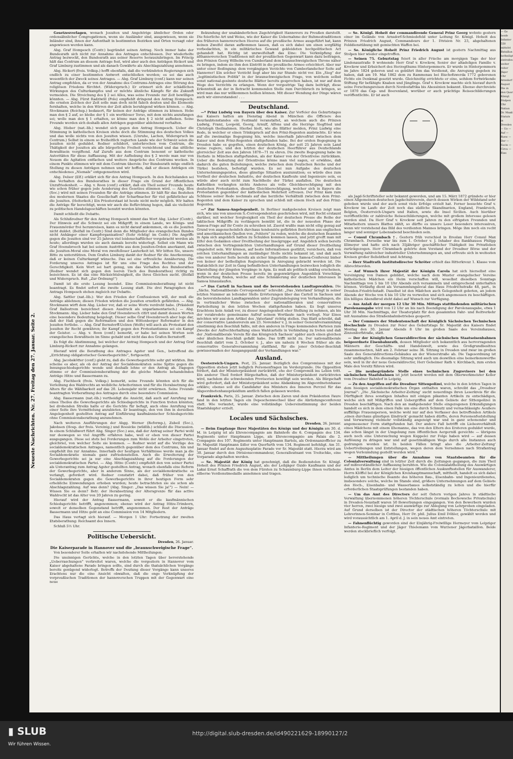Neueste Nachrichten. Nr. 27. Freitag den 27. Januar. Seite 2.
Gesetzesvorlagen, wonach Jesuiten und Angehörige ähnlicher Orden oder ordensähnlicher Congregationen, wenn sie Ausländer sind, ausgewiesen, wenn sie Inländer sind, ihnen der Aufenthalt in bestimmten Bezirken und Orten versagt oder angewiesen werden kann.
Abg. Graf Hompesch (Centr.) begründet seinen Antrag. Noch immer habe der Bundesrath sich nicht zur Annahme des Antrages entschlossen. Der wiederholte Antrag bezweckt, den Bundesrath aus seiner Reserve herauszubringen. Im Princip hält das Centrum an diesem Antrage fest, wird aber auch den Anträgen Rickert und Graf Limburg zustimmen und als danach Gewährte als Abschlagszahlung annehmen.
Abg. Rickert (freis. Volksp.) hofft ebenfalls, daß die verbündeten Regierungen sich endlich zu einer bestimmten Antwort entschließen werden; es sei das auch wesentlich der Zweck seines Antrages. — Abg. Graf Limburg (conf.) kann nur seinen Antrag empfehlen, da er von der Annahme des Centrums-Antrages eine Störung des religiösen Friedens fürchtet. (Widerspruch.) Er erinnert sich der schädlichen Wirkungen des Culturkampfes und er möchte ähnliche Kämpfe für die Zukunft vermeiden. Die Streichung des § 2 sei Alles, was seine Freunde zur Zeit bewilligen könnten. — Abg. Fürst Radziwill (Pole) empfiehlt dringend den Antrag Hompesch: die ernsten Zeichen der Zeit solle man doch nicht falsch deuten und die Elemente fernhalten, welche in den Wirren der Zeit allein beruhigend wirken können. — Abg. Stockmann (Reichsp.) bedauert, für keinen der Anträge stimmen zu können. Hebe man den § 2 auf, so bleibe der § 1 ein werthloser Torso, mit dem nichts anzufangen sei; wolle man den § 1 erhalten, so könne man den § 2 nicht aufheben. Seine Freunde werden sich deshalb allen Anträgen gegenüber ablehnend verhalten.
Abg. Hieber (nat.-lib.) wendet sich gegen den Antrag Hompesch. Ueber die Stimmung in katholischen Kreisen stehe doch die Stimmung des deutschen Volkes und das wolle nichts von den Jesuiten wissen. (Unruhe, Lachen, Widerspruch im Centrum.) Selbst in einem so freiheitlich regierten Lande wie der Schweiz seien die Jesuiten nicht geduldet. Redner schildert, unterbrochen vom Centrum, die Thätigkeit der Jesuiten als alle bürgerliche Freiheit vernichtend und das sittliche Bewußtsein vergiftend. Auf Zurufe aus dem Centrum benennt er katholische Autoritäten für diese Auffassung. Mit der Aufhebung des § 2 werde man nur von Neuem die Agitation entfachen und weitere Ansprüche des Centrums wecken. In einem Punkte stimmen wir mit dem Centrum überein: Der Bundesrath möge endlich Stellung zu diesen Anträgen nehmen und wir hoffen, daß er diesen Anträgen ein entschiedenes „Niemals“ entgegensetzen wird.
Abg. Delsor (Elf.) erklärt sich für den Antrag Hompesch. In den Reichslanden sei das Verhalten des Bundesrathes in dieser Frage ein Grund der öffentlichen Unzufriedenheit. — Abg. v. Roon (conf.) erklärt, daß ein Theil seiner Freunde heute wie schon früher gegen jede Aenderung des Gesetzes stimmen wird. — Abg. Blos (Soc.) wird mit seinen Freunden für die Anträge stimmen. Er hält für das Bestehen des modernen Staates die Gesellschaft der Scharfmacher für viel gefährlicher als die Jesuiten. (Heiterkeit.) Ein Priesterstaat ist heute nicht mehr möglich. Wir halten die Anträge für berechtigt, wenn wir auch die Befürchtung hegen, daß sie vielleicht zu politischen Handelsgeschäften benutzt werden könnten.
Damit schließt die Debatte.
Als Schlußredner für den Antrag Hompesch nimmt das Wort Abg. Lieber (Centr.). Der Hinweis auf die Schweiz sei ein Mißgriff; in einem Lande, wo Königs- und Frauenmörder frei herumreisen, kann es nicht darauf ankommen, ob es die Jesuiten nicht duldet. (Beifall im Centr.) Sind denn die Mitglieder des evangelischen Bundes nicht Anhänger einer Kampforganisation? (Sehr richtig! im Centr.) Die Angriffe gegen die Jesuiten sind vor 25 Jahren viel leidenschaftlicher vorgebracht worden als heute; allerdings wurden sie auch damals bereits widerlegt. Selbst ein Mann wie Graf Hoensbroech hat bei seinem Austritte aus dem Jesuiten-Orden anerkannt, daß die Jesuiten-Moral eine Moral von zweifelloser Lauterkeit ist. Wir bitten Sie, unsere Bitte zu unterstützen. Dem Grafen Limburg dankt der Redner für die Anerkennung, daß er keinen Culturkampf wünsche. Das sei eine erfreuliche Annäherung. Die Forderung unseres Antrages ist für uns eine Frage des Rechtes und der Gerechtigkeit. Kein Wort sei hart genug, um das Verhalten des Bundesrathes (Redner wendet sich gegen den leeren Tisch des Bundesrathes) richtig zu bezeichnen. Es ist das eine Rücksichtslosigkeit, die ihres Gleichen sucht. (Beifall und Widerspruch. Ruf: „Zur Ordnung!“)
Damit ist die erste Lesung beendet. Eine Commissionsberathung ist nicht beantragt. Es findet sofort die zweite Lesung statt. Die drei Paragraphen des Antrags Hompesch stehen zugleich zur Debatte.
Abg. Sattler (nat.-lib.): Wer den Frieden der Confessionen will, der muß die Anträge ablehnen; diesen Frieden würden die Jesuiten ernstlich gefährden. — Abg. Stockmann wirft dem Abg. Lieber vor, daß er seine Worte verdreht habe. (Präsident Graf Ballestrem bezeichnet diesen Ausdruck als unparlamentarisch.) — Abg. Stockmann: Abg. Lieber habe den Graf Hoensbroech citirt und damit dessen Worten eine besondere Bedeutung beigelegt. Dieser selbe Graf Hoensbroech aber lege dar, daß der Haß gegen die Reformation und den Wittenberger Reformator in den Jesuiten fortlebe. — Abg. Graf Bernstorff-Uelzen (Welfe) will auch als Protestant den Jesuiten ihr Recht gewähren; ihr Kampf gegen den Protestantismus sei ein Kampf der Geister. — Abg. v. Roon (conf.) bemerkt, er habe bei seinen Worten sein evangelisches Bewußtsein im Sinne gehabt und nicht das des Grafen Bernstorff.
Es folgt die Abstimmung, bei welcher der Antrag Hompesch und der Antrag Graf Limburg-Rickert zur Annahme gelangen.
Hierauf wird die Berathung des Antrages Agster und Gen., betreffend die „Errichtung obligatorischer Gewerbegerichte“, fortgesetzt.
Abg. Jacobskötter (conf.) giebt zu, daß die Gewerbegerichte sehr gut wirkten. Ihm scheine es aber, als ob der Antrag der Socialdemokraten seine Spitze gegen die Innungsschiedsgerichte wende und deshalb lehne er den Antrag ab. Dagegen stimme er der Commissionsberathung der die gleiche Materie behandelnden Anträge Hitze und Bassermann zu.
Abg. Fischbeck (freis. Volksp.) bemerkt, seine Freunde könnten sich für die Verleihung des Wahlrechts an weibliche Arbeiterinnen und für die Herabsetzung des Alters für die Wählbarkeit auf das 20. Lebensjahr nicht erwärmen. Seine Freunde beantragten Vorberathung des Antrages durch eine besondere Commission.
Abg. Bassermann (nat.-lib.) vertheidigt die Ansicht, daß auch auf Anrufung nur eines Theiles die Gewerbegerichte als Schiedsgerichte in Function treten könnten; bei drohenden Streiks halte er die Gerichte für befugt, auch ohne Anrufung von einer Seite ihre Vermittelung anzubieten. Er beantrage, den von ihm in derselben Angelegenheit gestellten Antrag auf Einführung kaufmännischer Schiedsgerichte ohne Commissionsberathung anzunehmen.
Nach weiteren Ausführungen der Abgg. Werner (Reformp.), Zubeil (Soc.), Jakobsen (Hosp. der freis. Vereinig.) und Roesicke (wildlib.) schließt die Discussion. In einem Schlußwort führt Abg. Singer (Soc.) aus, daß der Antrag seiner Partei wohl nur deswegen so viel Angriffe erfahren habe, weil er eben von dieser Partei ausgegangen. Diese sei stets bei Forderungen zum Wohle der Arbeiter eingetreten, gleichviel, von welcher Seite sie kommen. — Redner weist auf die Vorzüge des socialdemokratischen Antrages, namentlich gegenüber dem des Centrums, hin und empfiehlt ihn zur Annahme. Innerhalb der heutigen Verhältnisse werde man ja die Socialdemokratie niemals ganz zufriedenstellen. Auch die Erweiterung der Gewerbegerichte sei ja nur eine Abschlagszahlung auf die Forderungen der socialdemokratischen Partei. — Abg. Hitze (Centr.) empfiehlt den von seiner Partei als Unterantrag zum Antrag Agster gestellten Antrag, wonach ebenfalls eine Reform der Gewerbegerichte, aber in anderem Sinne, als der socialdemokratische es verlangt, gefordert wird. Redner constatirt dabei, daß früher von den Socialdemokraten gegen die Gewerbegerichte in ihrer heutigen Form sehr erhebliche Einwendungen erhoben wurden; heute betrachteten sie sie schon als Abschlagszahlung. Auf was denn? (Abg. Singer: „Das wissen Sie ja!“) — Nein! — Wissen Sie es denn? Betr. der Herabsetzung der Altersgrenze für das active Wahlrecht ist das Alter von 20 Jahren zu gering.
Hierauf wird der Antrag Bassermann, soweit er die kaufmännischen Schiedsgerichte betrifft, angenommen; ebenso wird der Antrag Hitze-Trimborn, soweit er denselben Gegenstand betrifft, angenommen. Der Rest der Anträge Bassermann und Hitze geht an eine Commission von 14 Mitgliedern.
Das Haus vertagt sich hierauf. — Morgen 1 Uhr: Fortsetzung der zweiten Etatsberathung: Reichsamt des Innern.
Schluß 5½ Uhr.
Politische Uebersicht.
Dresden, 26. Januar.
Die Kaiserparade in Hannover und die „braunschweigische Frage“.
Von besonderer Seite erhalten wir nachstehende Mittheilungen:
Die unsinnigen Gerüchte, welche in den letzten Tagen über bevorstehende „Ueberraschungen“ verbreitet waren, welche die vorgestern in Hannover vom Kaiser abgehaltene Parade bringen sollte, sind durch die thatsächlichen Vorgänge bereits genügend widerlegt. Betreffs der Deutung dieser Vorgänge kann unseres Erachtens nur die eine Ansicht obwalten, daß die enge Verknüpfung der vorpreußischen Traditionen der hannoverschen Truppen mit der Gegenwart eine neue
Bekundung der unabänderlichen Zugehörigkeit Hannovers zu Preußen darstellt. Die feierliche Art und Weise, wie der Kaiser die Uebernahme der Ruhmestraditionen des früheren hannoverschen Heeres auf die preußische Armee ausgeführt hat, kann keinen Zweifel daran aufkommen lassen, daß es sich dabei um einen sorgfältig vorbedachten, in ein militärisches Gewand gekleideten hochpolitischen Act gehandelt hat. Richtig ist unzweifelhaft das Eine: Die Verknüpfung der althannoverschen Traditionen mit der preußischen Gegenwart kann dazu beitragen, den Prinzen Georg Wilhelm von Cumberland dem braunschweigischen Throne näher zu bringen, indem sie ihm den Eintritt in die preußische Armee erleichtert. Aber nur unter einer Bedingung: dem vorgängigen Verzichte von Cumberlandscher Seite auf Hannover! Ein solcher Verzicht liegt aber bis zur Stunde nicht vor. Ein „Sieg“ der „legitimistischen Politik“ in der braunschweigischen Frage, von welchem selbst sonst national-gesinnte deutsche Blätter bereits gesprochen haben, ist nur auf dem Wege des Verzichts zu erlangen. Wenn der vorgestrige Tag dazu beiträgt, diese Erkenntniß an der in Betracht kommenden Stelle zum Durchbruch zu bringen, so wird man das nur willkommen heißen können. Mit dieser Wendung der Dinge wären auch wir einverstanden! . . .
Deutschland.
—* Prinz Ludwig von Bayern über den Kaiser. Zur Vorfeier des Geburtstages des Kaisers hatten am Dienstag Abend in München die Officiere des Beurlaubtenstandes ein Festmahl veranstaltet, an welchem auch die Prinzen Ludwig, Franz, Leopold, Georg, Arnulf, Alfons und die Herzöge Siegfried und Christoph theilnahmen. Hierbei hielt, wie die Blätter melden, Prinz Ludwig eine Rede, in welcher er einen Trinkspruch auf den Prinz-Regenten ausbrachte. Er wies auf die zweimalige Begegnung hin, welche innerhalb Jahresfrist zwischen dem Kaiser und dem Prinz-Regenten stattgefunden habe. Bei der ersten Begegnung in Dresden habe es gegolten, einen deutschen König, der seit 25 Jahren sein Land weise regiere, und den letzten der deutschen Heerführer aus Deutschlands glorreicher Zeit aus den Jahren 1870—71 zu ehren. Die zweite Begegnung habe im Herbste in München stattgefunden, als der Kaiser von der Orientreise zurückkam. Ueber die Bedeutung der Orientreise könne man viel sagen, er erwähne, daß dadurch die guten Beziehungen, welche zwischen dem Deutschen Reiche und der Türkei bestehen, befestigt wurden. Es sei nun Aufgabe des deutschen Unternehmungsgeistes, diese günstige Situation auszunutzen; es würde dies zum Vortheil der deutschen Industrie, der deutschen Kaufleute und Ingenieure sein, es würde aber auch nicht zum Nachtheile der Türkei ausfallen. Die deutschen Katholiken verlangten nichts Anderes als volle Gleichberechtigung mit den deutschen Protestanten, dieselbe Gleichberechtigung, welcher sich in Bayern die Protestanten gegenüber der katholischen Mehrheit erfreuen. Der Prinz kam zum Schlusse seiner Rede nochmals auf das herzliche Verhältniß zwischen dem Prinz-Regenten und dem Kaiser zu sprechen und schloß mit einem Hoch auf den Prinz-Regenten.
—* Zur Samoa-Angelegenheit. In Berliner maßgebenden Kreisen zeigt man sich, wie uns von unserem S.-Correspondenten geschrieben wird, mit Recht erstaunt darüber, mit welcher Sorglosigkeit ein Theil der deutschen Presse die Reihe der taktischen Mißgriffe zu verlängern bemüht ist, die in der neuesten Phase der Samoa-Frage auf ihr Conto zu schreiben ist. Zuerst wußte man nicht eilig genug auf Grund von augenscheinlich durchaus tendenziös gefärbten Berichten aus englischen und amerikanischen Quellen von „Fehlern“ zu reden, welche die deutschen Beamten in Apia sich angeblich hatten zu Schulden kommen lassen, und jetzt greift man mit Eifer den Gedanken einer Dreitheilung der Inselgruppe auf. Angeblich sollen bereits zwischen den Vertragsmächten Unterhandlungen auf Grund dieser Dreitheilung eingeleitet sein. Wir können, auf beste Informationen gestützt, versichern, daß von solchen Unterhandlungen an zuständiger Stelle nichts bekannt ist, und daß auch eine von anderer Seite bereits als sicher hingestellte neue Samoa-Conferenz bisher von keiner der betheiligten Regierungen in Anregung gebracht worden ist. Die thatsächlich zur Zeit in Gang befindlichen Unterhandlungen bezwecken lediglich die Klarstellung der jüngsten Vorgänge in Apia. Es muß als politisch unklug erscheinen, wenn in der deutschen Presse bereits im gegenwärtigen Augenblick Vorschläge Befürwortung finden, welche auf eine Schmälerung der deutschen Interessen in Samoa hinauslaufen.
—* Das Cartell in Sachsen und die bevorstehenden Landtagswahlen. Die „Sächs. Nationalliberale Correspondenz“ schreibt: „Das ‚Vaterland‘ bringt in seiner letzten Nummer an leitender Stelle Erörterungen über das Cartell in Sachsen und die bevorstehenden Landtagswahlen unter Zugrundelegung von Verhandlungen, die in vertraulicher Weise zwischen der nationalliberalen und conservativen Parteileitung in den letzten Wochen stattgefunden haben. Es liegt unseres Erachtens kein Anlaß vor, zu dieser Angelegenheit eher Stellung zu nehmen, als bis der verabredete gemeinsame Aufruf seinem Wortlaute nach vorliegt. Nur Eines möchten wir aus dem Artikel des ‚Vaterland‘ richtig stellen. Das Blatt schreibt, daß der conservative Landesverein am 23. November v. J. in seiner Generalversammlung einstimmig den Beschluß faßte, mit den anderen in Frage kommenden Parteien zum Zwecke der Aufrechterhaltung eines Wahlcartells in Verbindung zu treten und daß der ‚Nationalliberale Verein für das Königreich Sachsen‘ später auch einen gleichen oder ähnlichen Beschluß gefaßt habe. Das trifft nicht zu. Der nationalliberale Beschluß datirt vom 2. October v. J., also um nahezu 8 Wochen früher als die conservative Generalversammlung stattfand, für die jener October-Beschluß gewissermaßen der Ausgangspunkt der Verhandlungen war.“
Ausland.
Oesterreich-Ungarn. Pest, 25. Januar. Bezüglich des Compromisses mit der Opposition stehen jetzt lediglich Personenfragen im Vordergrunde. Die Opposition fordert, daß der Ministerpräsident zurücktritt, ehe der Compromiß ins Leben tritt. Ein anderer Theil fordert Bürgschaften, daß der Ministerpräsident zurücktreten wird, nachdem die schwebenden Provisorien bewilligt sein werden. Als Bürgschaft wird gefordert, daß der Ministerpräsident seine Abdankung im Abgeordnetenhause erkläre; ebenso soll die Candidatur des Ministers des Inneren Perczel für das Abgeordnetenhauspräsidium amtlich fallen gelassen werden.
Frankreich. Paris, 25. Januar. Zwischen dem Zaren und dem Präsidenten Faure fand in den letzten Tagen ein Depeschenwechsel über die Abrüstungsconferenz statt. Wie verlautet, wurde eine vollständige Uebereinstimmung der beiden Staatshäupter erzielt.
Locales und Sächsisches.
Dresden, 26. Januar.
— Beim Empfange Ihrer Majestäten des Königs und der Königin am 30. d. M. in Leipzig ist als Ehrencompagnie am Bahnhofe die 6. Compagnie des 134. Regiments unter Hauptmann Lippe, als Ehrencompagnie am Palais die 2. Compagnie des 107. Regiments unter Hauptmann Bartels, als Ordonnanzofficier zu Sr. Majestät Hauptmann Edler von Querfurth vom 134. Regiment befehligt. Am 31. Januar findet auf dem Augustusplatze Parade vor Sr. Majestät statt. Hierzu wird am 30. Januar durch den Divisionscommandeur, Generalleutnant von Treitschke, eine Vorparade abgehalten werden.
— Se. Majestät der König hat genehmigt, daß die Bedienstelen Sr. Königl. Hoheit des Prinzen Friedrich August, als: der Leibjäger Guido Kaufmann und der Lakai Ernst Schaffrath die von dem Fürsten zu Schaumburg-Lippe ihnen verliehene silberne Verdienstmedaille annehmen und tragen.
— Se. Königl. Hoheit der commandirende General Prinz Georg wohnte gestern einer im Gelände von Arnsdorf-Schmiedefeld unter Leitung Sr. Königl. Hoheit des Prinzen Friedrich August, Commandeurs der 1. Division Nr. 23, abgehaltenen Felddienstübung mit gemischten Waffen bei.
— Se. Königliche Hoheit Prinz Friedrich August ist gestern Nachmittag aus Stolpen hier wieder eingetroffen.
— Seinen 75. Geburtstag feiert in aller Frische am morgigen Tage der hier Lindenaustraße 9 wohnende Herr Graf v. Krockow, Senior der altadeligen Familie v. Krockow und Erbsichert des Herzogthums Hinterpommern. Er wurde in Hinterpommern im Jahre 1824 geboren und es gebührt ihm das Verdienst, die Anregung gegeben zu haben, daß am 19. Mai 1862 dem zu Rammenau bei Bischofswerda 1772 geborenen Fichte ein Denkmal gesetzt wurde. Gleichzeitig errichtete er eine, seitdem fortwirkende Stiftung für befähigte Knaben und Jünglinge. Graf v. Krockow machte sich hierauf durch seine Forschungsreisen durch Nordostafrika bis Abessinien bekannt. Ebenso durchreiste er 1870 das Cap- und Boerenland, worüber er auch prächtige Reiseschilderungen veröffentlichte. Er ist auch
als Jagd-Schriftsteller sehr bekannt geworden, und am 15. März 1872 gründete er hier einen Allgemeinen deutschen Jagdschutzverein, durch dessen Wirken der Wildstand sehr gehoben wurde und der auch sonst viele Erfolge erzielt hat. Ferner besuchte Graf v. Krockow im Laufe der Zeit noch das südliche Skandinavien, England, Frankreich, Belgien, Oesterreich-Ungarn und Italien, sowie die Insel Sicilien. Auch hierüber veröffentlichte er zahlreiche Reiseschilderungen, welche mit großem Interesse gelesen worden sind. Da Herr Graf v. Krockow seit Jahren zu den eifrigsten Freunden und Mitarbeitern unsers Blattes zählt, so dürfte es unsere Leser besonders interessiren, wenn wir vorstehend das Bild des verdienten Mannes bringen. Möge ihm noch ein recht langer und sonniger Lebensabend beschieden sein.
— Consul Chrambach †. Gestern früh verschied in Breslau Herr Consul Max Chrambach. Derselbe war bis zum 1. October v. J. Inhaber des Bankhauses Philipp Elimeyer und hatte sich nach 35jähriger geschäftlicher Thätigkeit ins Privatleben zurückgezogen. Herr Chrambach gehörte dem Vorstand der Dresdner Börse und der Verwaltung zahlreicher industrieller Unternehmungen an, und erfreute sich in weitesten Kreisen großer Beliebtheit und Achtung.
— Herr Stadtrath Institutsdirector Schröter erhielt das Ritterkreuz 1. Klasse vom Albrechtsorden.
— Auf Wunsch Ihrer Majestät der Königin Carola hat sich hierselbst eine Vereinigung von Damen gebildet, welche nach dem Muster evangelischer Vereine katholischen Mädchen ein Heim verschaffen will, woselbst dieselben Sonntags Nachmittags von 5 bis 10 Uhr Abends sich versammeln und entsprechend unterhalten können. Vorläufig dient als Versammlungslocal das Haus Friedrichstraße 48, part., in Dresden-Friedrichstadt. Daselbst ist den Mädchen auch Gelegenheit geboten, an jedem Abende der Woche von 6 bis 10 Uhr zu verweilen und sich angemessen zu beschäftigen. Ein billiges Abendbrod steht dabei auf Wunsch zur Verfügung.
— Aus Anlaß der morgen 12 Uhr 30 Min. Mittags stattfindenden militärischen Parolenausgabe wird von 12 Uhr an bis nach Beendigung der Parolenausgabe, etwa 1 Uhr 30 Min. Nachmittags, der Theaterplatz für den gesammten Fahr- und Reitverkehr mit Ausnahme des Straßenbahnbetriebes gesperrt.
— Der Commers der Studentenschaft der Königlich Sächsischen Technischen Hochschule zu Dresden zur Feier des Geburtstags Sr. Majestät des Kaisers findet Montag den 30. Januar Abends 8 Uhr im großen Saale des Vereinshauses, Zinzendorfstraße, statt.
— Der der Königlichen Generaldirection der sächsischen Staatseisenbahnen beigeordnete Eisenbahnrath, dessen Mitglieder sich bekanntlich aus hervorragenden Männern der Geschäfts- und Handelswelt, sowie des Großgrundbesitzes zusammensetzen, hält am 2. Februar seine 36. Sitzung in Dresden und zwar im großen Saale des Generaldirections-Gebäudes an der Wienerstraße ab. Die Tagesordnung ist sehr umfänglich. Die diesmalige Sitzung wird auch um deswillen eine bemerkenswerthe sein, weil in ihr der neue Generaldirector, Herr Geheimer Rath v. Kirchbach, zum ersten Male den Vorsitz führen wird.
— Die neubegründete Stelle eines technischen Zugrevisors bei den sächsischen Staatsbahnen ist jetzt besetzt worden mit dem Oberwerkmeister Keller vom Dresdner Bahnhof in Leipzig.
— Zu den Angriffen auf die Dresdner Sittenpolizei, welche in den letzten Tagen in dem hiesigen socialdemokratischen Organ enthalten waren, schreibt das „Dresdner Journal“: „Die ‚Sächsische Arbeiter-Zeitung‘ sucht neuerdings ihren Leserkreis für die Dürftigkeit ihres sonstigen Inhaltes mit einigen pikanten Artikeln zu entschädigen, welche sich mit Mißgriffen und Uebergriffen auf dem Gebiete der Sittenpolizei in Dresden beschäftigen. Nach den an maßgebender Stelle eingezogenen Erkundigungen handelt es sich in dem einen Falle um eine durch Schmutz und vernachlässigte Aeußere auffällige Frauensperson, welche wohl nur auf den Verfasser des betreffenden Artikels ‚einen durchaus günstigen Eindruck‘ gemacht haben dürfte, deren Personenfeststellung und Verwarnung vielmehr vollständig angezeigt war und in ganz schonender und angemessener Form stattgefunden hat. Der andere Fall betrifft ein Liebesverhältniß eines Mädchens mit einem Ehemanne, das von den Eltern des Ersteren geduldet wurde, das schon längst in der Umgebung zum öffentlichen Aergerniß gereichte — übrigens auch noch eine Untersuchung wegen Kuppelei zur Folge haben wird — auf dessen Auflösung zu dringen war und auf gesetzmäßigem Wege durch alle Instanzen auch gedrungen worden ist. In beiden Fällen bringt also die ‚Arbeiter-Zeitung‘ Uebertreibungen und Entstellungen, wegen deren dem Vernehmen nach Strafantrag wegen Verleumdung gestellt werden wird.“
— Mittheilungen über die Annahme von Staatsbeamten für die Colonialverwaltung sind in letzter Zeit durch die Zeitungen gegangen, die zum Theil auf mißverständlicher Auffassung beruhten. Wie die Colonialabtheilung des Auswärtigen Amtes in Berlin dem Leiter der hiesigen öffentlichen Auskunftsstellen für Auswanderer, Herrn Klöffel bei der Königlichen Kreishauptmannschaft, mittheilt, handelt es sich dabei lediglich um technische Beamte des höheren Bau-, Eisenbahn- und Ingenieurdienstes, insbesondere solche, welche im Stande sind, größere Unternehmungen auf dem Gebiete des Hoch-, Eisenbahn- und Wasserbaues selbstständig zu leiten und die hierfür erforderlichen Staatsprüfungen bestanden haben.
— Um das Amt des Directors der seit Ostern vorigen Jahres in städtische Verwaltung übernommenen höheren Töchterschule (vormals Bochowsche Privatschule) in Dresden-Neustadt waren 50 Bewerbungen eingegangen. Von den Bewerbern wurden vier herren, zwei hiesige und zwei auswärtige zur Ablegung von Lehrproben eingeladen. Auf Grund derselben ist der Director der städtischen höheren Töchterschule mit Lehrerinnen-Seminar in Cottbus, Herr Dr. phil. Julius Emil Döhler, gewählt worden und wird voraussichtlich am 1. April d. J. in sein neues Amt eintreten.
— Fahnenflüchtig geworden sind der Einjährig-Freiwillige Hermeyer vom Leipziger Infanterie-Regiment und der Jäger Thielemann vom Wurzener Jägerbataillon. Beide werden steckbrieflich verfolgt.
— Ge benfe Infanter 550 mittelst Bataillon betheiligt eintrafen weiter reiter Jäger Uhr Arnsdorf August Die in den Quar Königl. Stolpen Uhr Nation Dr. Maaß Statuts in Dresden — Ue — Auf — Rosw — Der — Socia — Circu — Eins
▮ SLUB
Wir führen Wissen.
http://digital.slub-dresden.de/id490221629-18990127/2